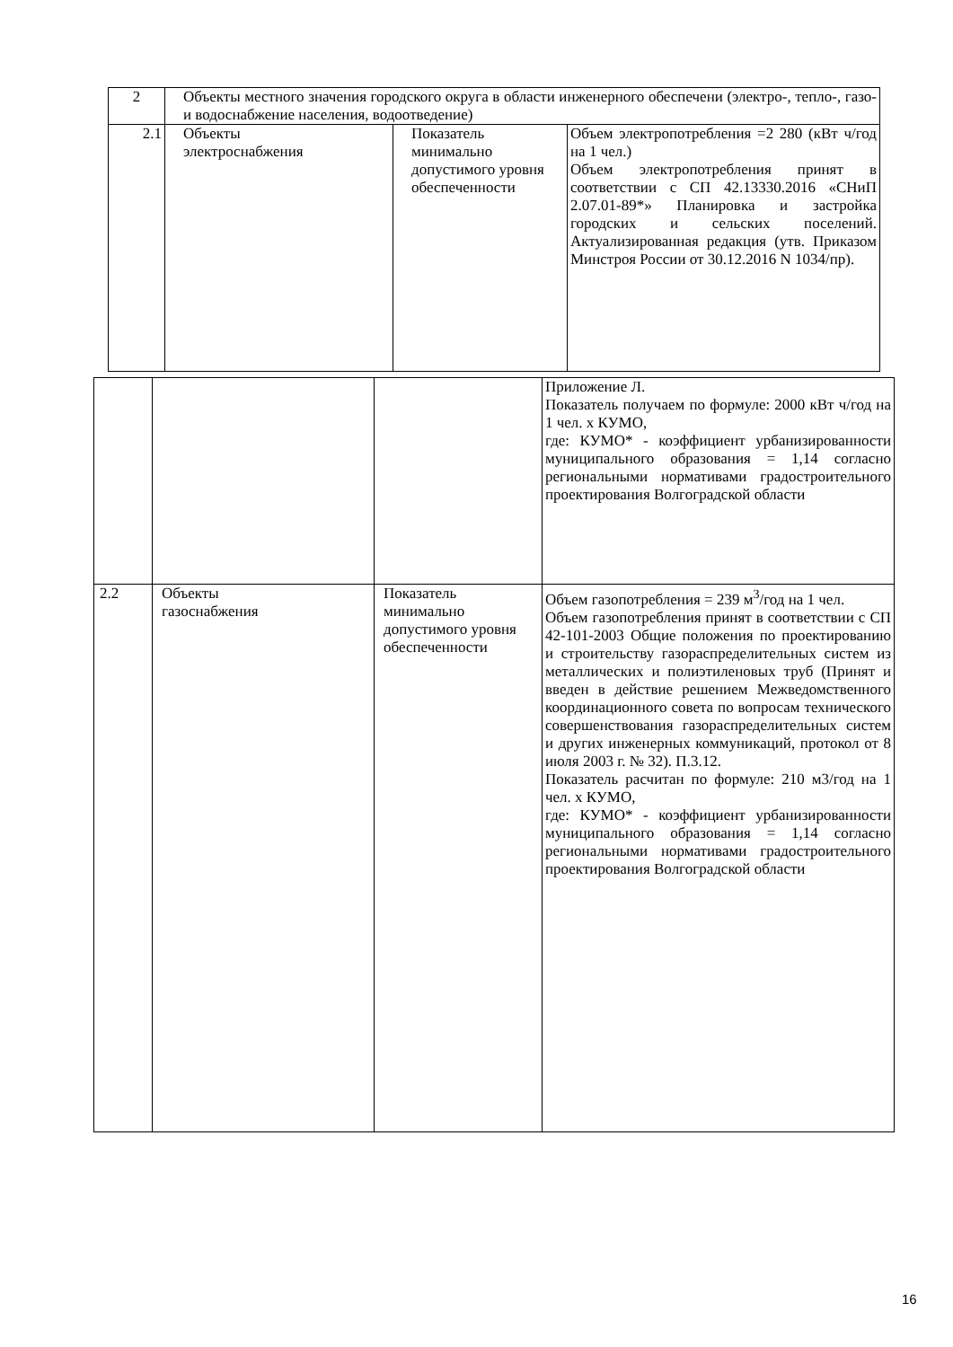| 2 | Объекты местного значения городского округа в области инженерного обеспечени (электро-, тепло-, газо- и водоснабжение населения, водоотведение) | | |
| 2.1 | Объекты электроснабжения | Показатель минимально допустимого уровня обеспеченности | Объем электропотребления =2 280 (кВт ч/год на 1 чел.) Объем электропотребления принят в соответствии с СП 42.13330.2016 «СНиП 2.07.01-89*» Планировка и застройка городских и сельских поселений. Актуализированная редакция (утв. Приказом Минстроя России от 30.12.2016 N 1034/пр). |
| | | | Приложение Л. Показатель получаем по формуле: 2000 кВт ч/год на 1 чел. х КУМО, где: КУМО* - коэффициент урбанизированности муниципального образования = 1,14 согласно региональными нормативами градостроительного проектирования Волгоградской области |
| 2.2 | Объекты газоснабжения | Показатель минимально допустимого уровня обеспеченности | Объем газопотребления = 239 м<sup>3</sup>/год на 1 чел. Объем газопотребления принят в соответствии с СП 42-101-2003 Общие положения по проектированию и строительству газораспределительных систем из металлических и полиэтиленовых труб (Принят и введен в действие решением Межведомственного координационного совета по вопросам технического совершенствования газораспределительных систем и других инженерных коммуникаций, протокол от 8 июля 2003 г. № 32). П.3.12. Показатель расчитан по формуле: 210 м3/год на 1 чел. х КУМО, где: КУМО* - коэффициент урбанизированности муниципального образования = 1,14 согласно региональными нормативами градостроительного проектирования Волгоградской области |
16